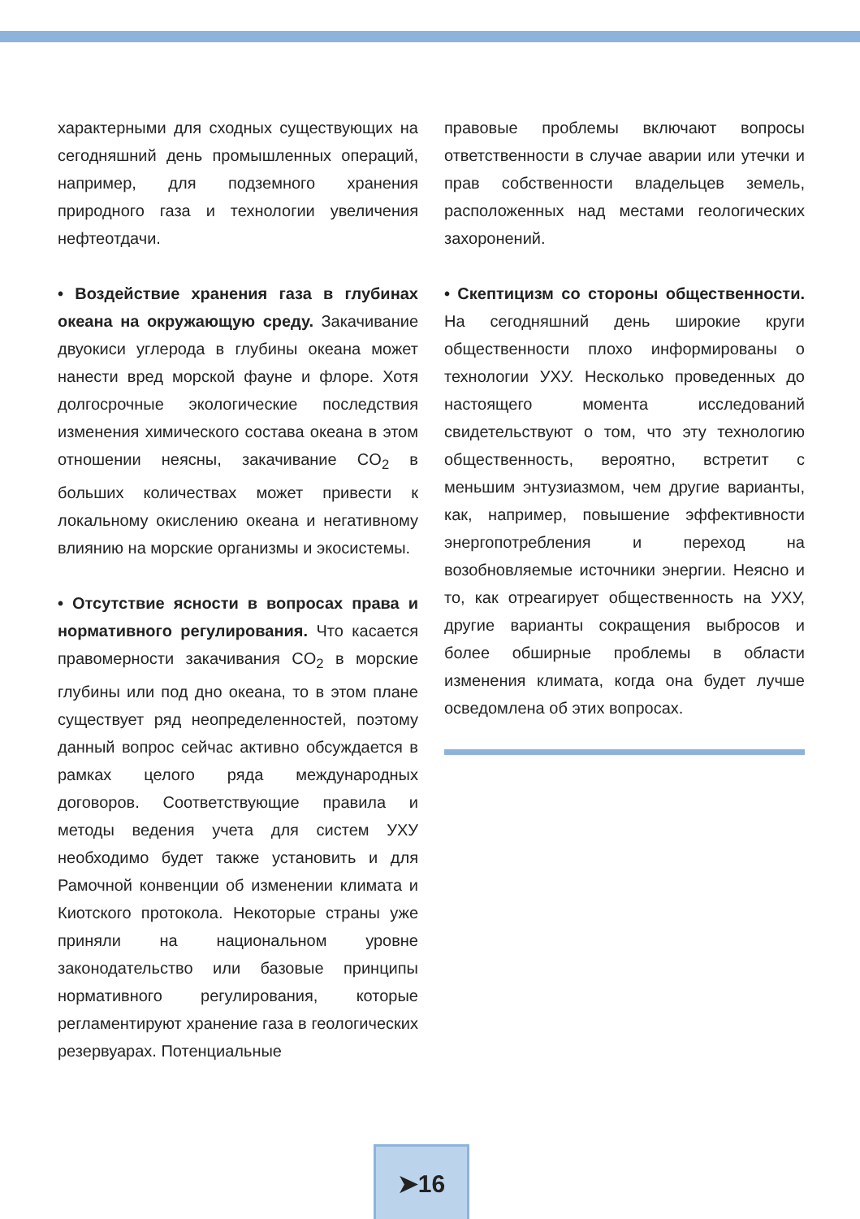характерными для сходных существующих на сегодняшний день промышленных операций, например, для подземного хранения природного газа и технологии увеличения нефтеотдачи.
• Воздействие хранения газа в глубинах океана на окружающую среду. Закачивание двуокиси углерода в глубины океана может нанести вред морской фауне и флоре. Хотя долгосрочные экологические последствия изменения химического состава океана в этом отношении неясны, закачивание CO<sub>2</sub> в больших количествах может привести к локальному окислению океана и негативному влиянию на морские организмы и экосистемы.
• Отсутствие ясности в вопросах права и нормативного регулирования. Что касается правомерности закачивания CO<sub>2</sub> в морские глубины или под дно океана, то в этом плане существует ряд неопределенностей, поэтому данный вопрос сейчас активно обсуждается в рамках целого ряда международных договоров. Соответствующие правила и методы ведения учета для систем УХУ необходимо будет также установить и для Рамочной конвенции об изменении климата и Киотского протокола. Некоторые страны уже приняли на национальном уровне законодательство или базовые принципы нормативного регулирования, которые регламентируют хранение газа в геологических резервуарах. Потенциальные
правовые проблемы включают вопросы ответственности в случае аварии или утечки и прав собственности владельцев земель, расположенных над местами геологических захоронений.
• Скептицизм со стороны общественности. На сегодняшний день широкие круги общественности плохо информированы о технологии УХУ. Несколько проведенных до настоящего момента исследований свидетельствуют о том, что эту технологию общественность, вероятно, встретит с меньшим энтузиазмом, чем другие варианты, как, например, повышение эффективности энергопотребления и переход на возобновляемые источники энергии. Неясно и то, как отреагирует общественность на УХУ, другие варианты сокращения выбросов и более обширные проблемы в области изменения климата, когда она будет лучше осведомлена об этих вопросах.
➤16